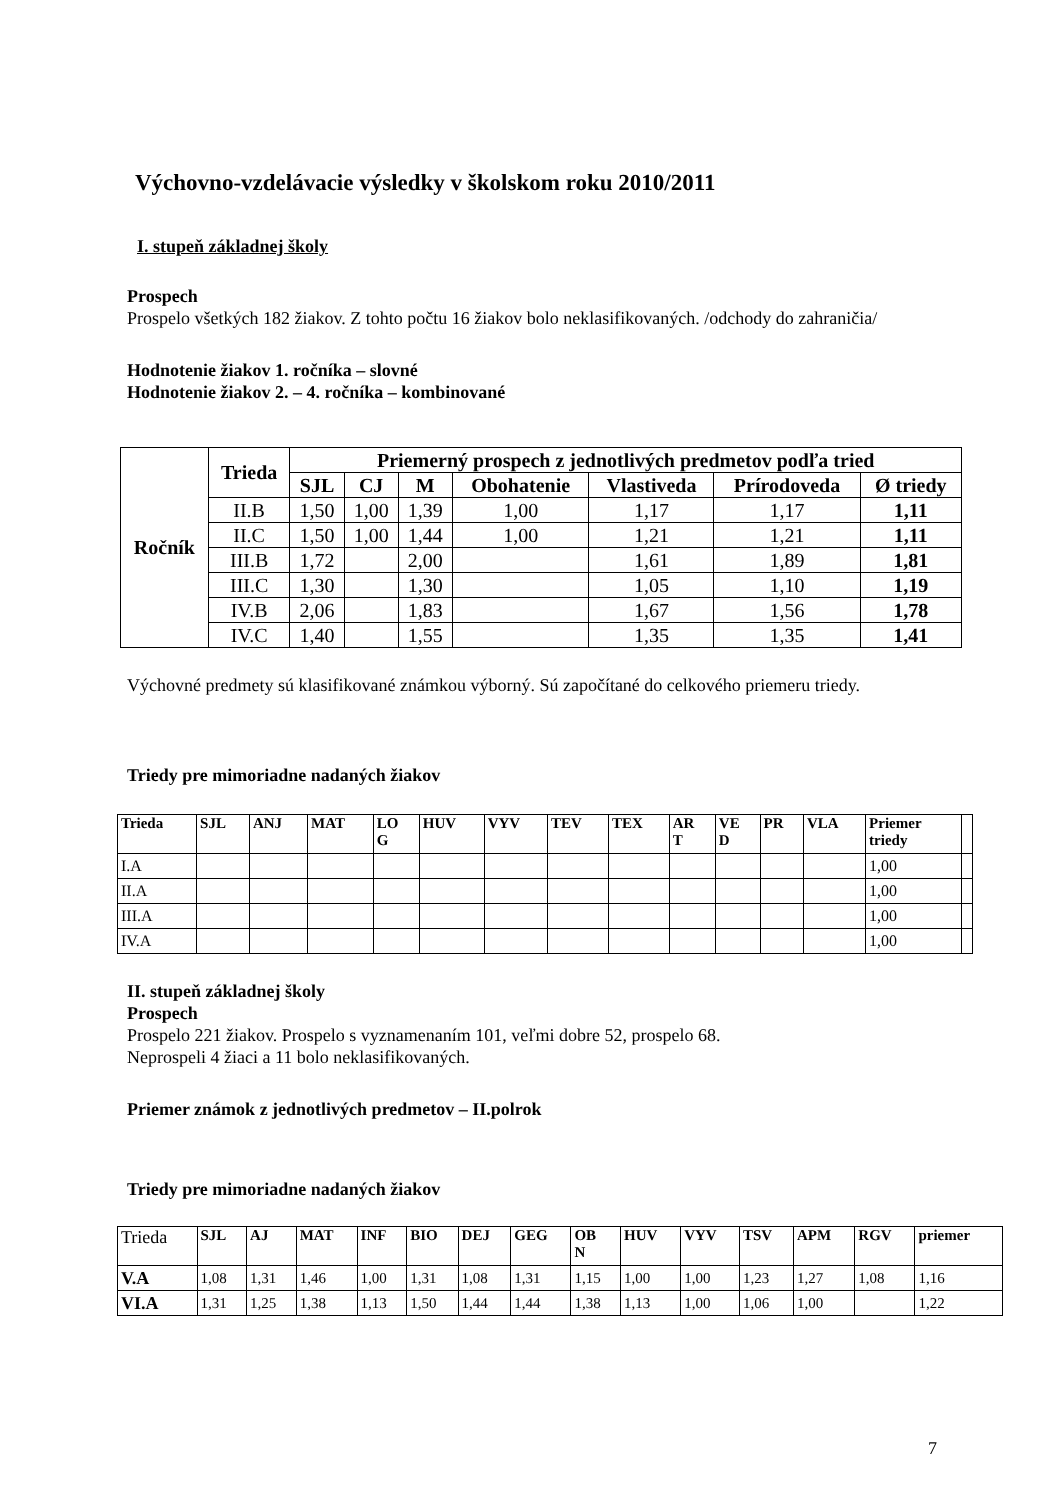Výchovno-vzdelávacie výsledky v školskom roku 2010/2011
I. stupeň základnej školy
Prospech
Prospelo všetkých 182 žiakov. Z tohto počtu 16 žiakov bolo neklasifikovaných. /odchody do zahraničia/
Hodnotenie žiakov 1. ročníka – slovné
Hodnotenie žiakov 2. – 4. ročníka – kombinované
| Ročník | Trieda | Priemerný prospech z jednotlivých predmetov podľa tried | | | | | | |
| --- | --- | --- | --- | --- | --- | --- | --- | --- |
| | | SJL | CJ | M | Obohatenie | Vlastiveda | Prírodoveda | Ø triedy |
| | II.B | 1,50 | 1,00 | 1,39 | 1,00 | 1,17 | 1,17 | 1,11 |
| | II.C | 1,50 | 1,00 | 1,44 | 1,00 | 1,21 | 1,21 | 1,11 |
| | III.B | 1,72 | | 2,00 | | 1,61 | 1,89 | 1,81 |
| | III.C | 1,30 | | 1,30 | | 1,05 | 1,10 | 1,19 |
| | IV.B | 2,06 | | 1,83 | | 1,67 | 1,56 | 1,78 |
| | IV.C | 1,40 | | 1,55 | | 1,35 | 1,35 | 1,41 |
Výchovné predmety sú klasifikované známkou výborný. Sú započítané do celkového priemeru triedy.
Triedy pre mimoriadne nadaných žiakov
| Trieda | SJL | ANJ | MAT | LO G | HUV | VYV | TEV | TEX | AR T | VE D | PR | VLA | Priemer triedy | |
| --- | --- | --- | --- | --- | --- | --- | --- | --- | --- | --- | --- | --- | --- | --- |
| I.A | | | | | | | | | | | | | 1,00 | |
| II.A | | | | | | | | | | | | | 1,00 | |
| III.A | | | | | | | | | | | | | 1,00 | |
| IV.A | | | | | | | | | | | | | 1,00 | |
II. stupeň základnej školy
Prospech
Prospelo 221 žiakov. Prospelo s vyznamenaním 101, veľmi dobre 52, prospelo 68.
Neprospeli 4 žiaci a 11 bolo neklasifikovaných.
Priemer známok z jednotlivých predmetov – II.polrok
Triedy pre mimoriadne nadaných žiakov
| Trieda | SJL | AJ | MAT | INF | BIO | DEJ | GEG | OB N | HUV | VYV | TSV | APM | RGV | priemer |
| --- | --- | --- | --- | --- | --- | --- | --- | --- | --- | --- | --- | --- | --- | --- |
| V.A | 1,08 | 1,31 | 1,46 | 1,00 | 1,31 | 1,08 | 1,31 | 1,15 | 1,00 | 1,00 | 1,23 | 1,27 | 1,08 | 1,16 |
| VI.A | 1,31 | 1,25 | 1,38 | 1,13 | 1,50 | 1,44 | 1,44 | 1,38 | 1,13 | 1,00 | 1,06 | 1,00 | | 1,22 |
7